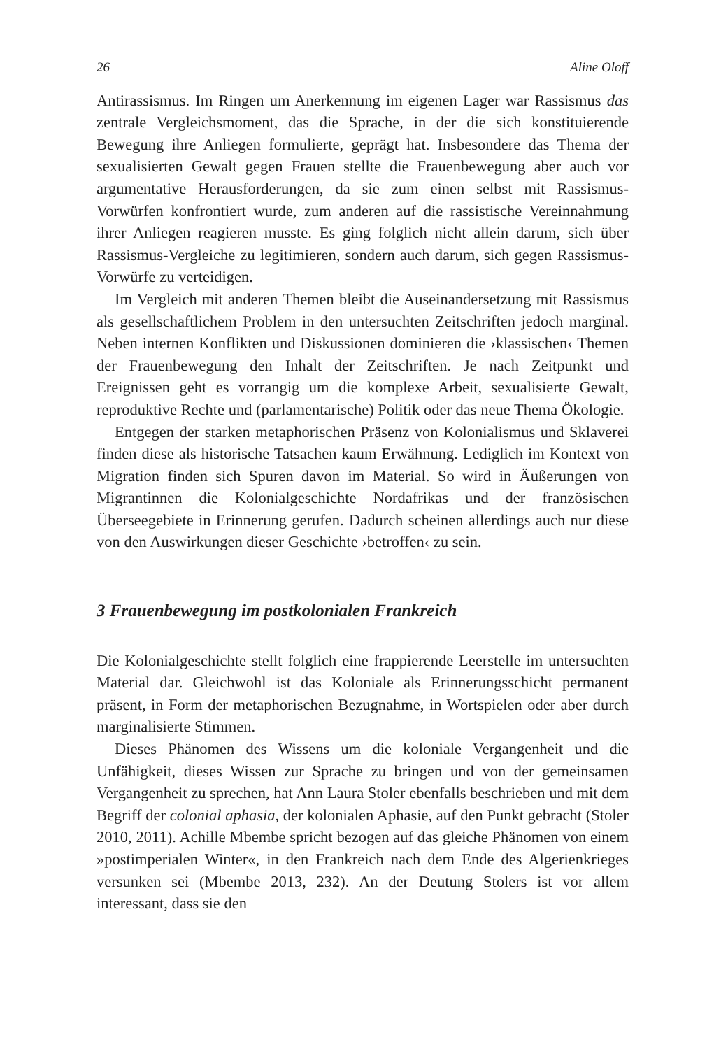26 Aline Oloff
Antirassismus. Im Ringen um Anerkennung im eigenen Lager war Rassismus das zentrale Vergleichsmoment, das die Sprache, in der die sich konstituierende Bewegung ihre Anliegen formulierte, geprägt hat. Insbesondere das Thema der sexualisierten Gewalt gegen Frauen stellte die Frauenbewegung aber auch vor argumentative Herausforderungen, da sie zum einen selbst mit Rassismus-Vorwürfen konfrontiert wurde, zum anderen auf die rassistische Vereinnahmung ihrer Anliegen reagieren musste. Es ging folglich nicht allein darum, sich über Rassismus-Vergleiche zu legitimieren, sondern auch darum, sich gegen Rassismus-Vorwürfe zu verteidigen.
Im Vergleich mit anderen Themen bleibt die Auseinandersetzung mit Rassismus als gesellschaftlichem Problem in den untersuchten Zeitschriften jedoch marginal. Neben internen Konflikten und Diskussionen dominieren die ›klassischen‹ Themen der Frauenbewegung den Inhalt der Zeitschriften. Je nach Zeitpunkt und Ereignissen geht es vorrangig um die komplexe Arbeit, sexualisierte Gewalt, reproduktive Rechte und (parlamentarische) Politik oder das neue Thema Ökologie.
Entgegen der starken metaphorischen Präsenz von Kolonialismus und Sklaverei finden diese als historische Tatsachen kaum Erwähnung. Lediglich im Kontext von Migration finden sich Spuren davon im Material. So wird in Äußerungen von Migrantinnen die Kolonialgeschichte Nordafrikas und der französischen Überseegebiete in Erinnerung gerufen. Dadurch scheinen allerdings auch nur diese von den Auswirkungen dieser Geschichte ›betroffen‹ zu sein.
3 Frauenbewegung im postkolonialen Frankreich
Die Kolonialgeschichte stellt folglich eine frappierende Leerstelle im untersuchten Material dar. Gleichwohl ist das Koloniale als Erinnerungsschicht permanent präsent, in Form der metaphorischen Bezugnahme, in Wortspielen oder aber durch marginalisierte Stimmen.
Dieses Phänomen des Wissens um die koloniale Vergangenheit und die Unfähigkeit, dieses Wissen zur Sprache zu bringen und von der gemeinsamen Vergangenheit zu sprechen, hat Ann Laura Stoler ebenfalls beschrieben und mit dem Begriff der colonial aphasia, der kolonialen Aphasie, auf den Punkt gebracht (Stoler 2010, 2011). Achille Mbembe spricht bezogen auf das gleiche Phänomen von einem »postimperialen Winter«, in den Frankreich nach dem Ende des Algerienkrieges versunken sei (Mbembe 2013, 232). An der Deutung Stolers ist vor allem interessant, dass sie den